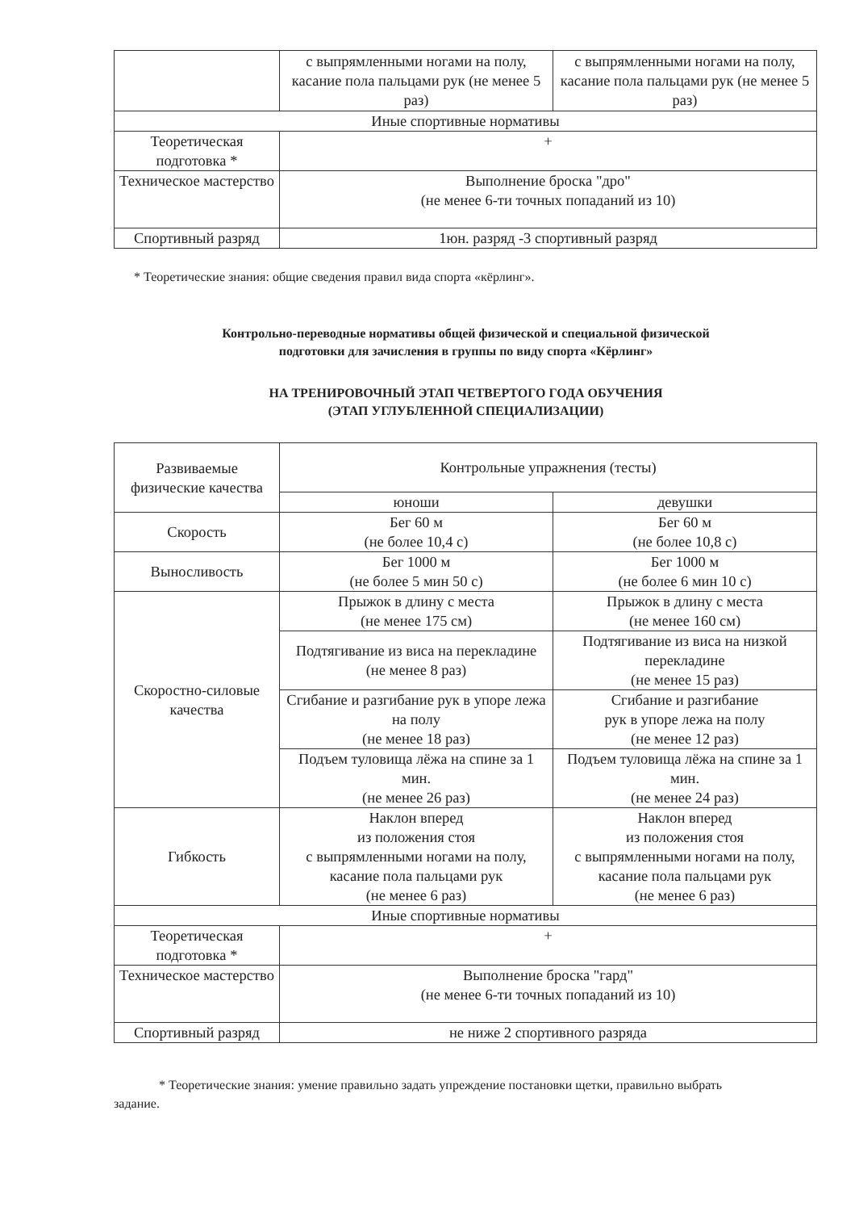| | с выпрямленными ногами на полу, касание пола пальцами рук (не менее 5 раз) | с выпрямленными ногами на полу, касание пола пальцами рук (не менее 5 раз) |
| Иные спортивные нормативы | | |
| Теоретическая подготовка * | + | |
| Техническое мастерство | Выполнение броска "дро" (не менее 6-ти точных попаданий из 10) | |
| Спортивный разряд | 1юн. разряд -3 спортивный разряд | |
* Теоретические знания: общие сведения правил вида спорта «кёрлинг».
Контрольно-переводные нормативы общей физической и специальной физической
подготовки для зачисления в группы по виду спорта «Кёрлинг»
НА ТРЕНИРОВОЧНЫЙ ЭТАП ЧЕТВЕРТОГО ГОДА ОБУЧЕНИЯ
(ЭТАП УГЛУБЛЕННОЙ СПЕЦИАЛИЗАЦИИ)
| Развиваемые физические качества | Контрольные упражнения (тесты) | |
| --- | --- | --- |
| | юноши | девушки |
| Скорость | Бег 60 м (не более 10,4 с) | Бег 60 м (не более 10,8 с) |
| Выносливость | Бег 1000 м (не более 5 мин 50 с) | Бег 1000 м (не более 6 мин 10 с) |
| Скоростно-силовые качества | Прыжок в длину с места (не менее 175 см) | Прыжок в длину с места (не менее 160 см) |
| | Подтягивание из виса на перекладине (не менее 8 раз) | Подтягивание из виса на низкой перекладине (не менее 15 раз) |
| | Сгибание и разгибание рук в упоре лежа на полу (не менее 18 раз) | Сгибание и разгибание рук в упоре лежа на полу (не менее 12 раз) |
| | Подъем туловища лёжа на спине за 1 мин. (не менее 26 раз) | Подъем туловища лёжа на спине за 1 мин. (не менее 24 раз) |
| Гибкость | Наклон вперед из положения стоя с выпрямленными ногами на полу, касание пола пальцами рук (не менее 6 раз) | Наклон вперед из положения стоя с выпрямленными ногами на полу, касание пола пальцами рук (не менее 6 раз) |
| Иные спортивные нормативы | | |
| Теоретическая подготовка * | + | |
| Техническое мастерство | Выполнение броска "гард" (не менее 6-ти точных попаданий из 10) | |
| Спортивный разряд | не ниже 2 спортивного разряда | |
* Теоретические знания: умение правильно задать упреждение постановки щетки, правильно выбрать задание.